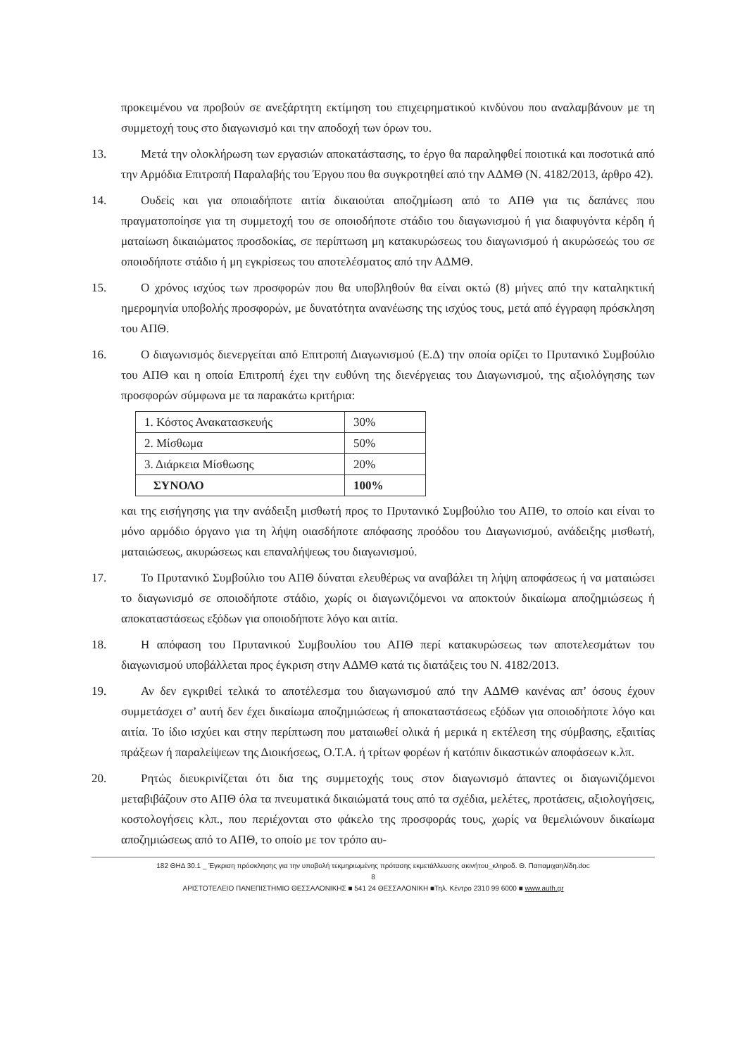προκειμένου να προβούν σε ανεξάρτητη εκτίμηση του επιχειρηματικού κινδύνου που αναλαμβάνουν με τη συμμετοχή τους στο διαγωνισμό και την αποδοχή των όρων του.
13. Μετά την ολοκλήρωση των εργασιών αποκατάστασης, το έργο θα παραληφθεί ποιοτικά και ποσοτικά από την Αρμόδια Επιτροπή Παραλαβής του Έργου που θα συγκροτηθεί από την ΑΔΜΘ (Ν. 4182/2013, άρθρο 42).
14. Ουδείς και για οποιαδήποτε αιτία δικαιούται αποζημίωση από το ΑΠΘ για τις δαπάνες που πραγματοποίησε για τη συμμετοχή του σε οποιοδήποτε στάδιο του διαγωνισμού ή για διαφυγόντα κέρδη ή ματαίωση δικαιώματος προσδοκίας, σε περίπτωση μη κατακυρώσεως του διαγωνισμού ή ακυρώσεώς του σε οποιοδήποτε στάδιο ή μη εγκρίσεως του αποτελέσματος από την ΑΔΜΘ.
15. Ο χρόνος ισχύος των προσφορών που θα υποβληθούν θα είναι οκτώ (8) μήνες από την καταληκτική ημερομηνία υποβολής προσφορών, με δυνατότητα ανανέωσης της ισχύος τους, μετά από έγγραφη πρόσκληση του ΑΠΘ.
16. Ο διαγωνισμός διενεργείται από Επιτροπή Διαγωνισμού (Ε.Δ) την οποία ορίζει το Πρυτανικό Συμβούλιο του ΑΠΘ και η οποία Επιτροπή έχει την ευθύνη της διενέργειας του Διαγωνισμού, της αξιολόγησης των προσφορών σύμφωνα με τα παρακάτω κριτήρια:
| 1. Κόστος Ανακατασκευής | 30% |
| 2. Μίσθωμα | 50% |
| 3. Διάρκεια Μίσθωσης | 20% |
| ΣΥΝΟΛΟ | 100% |
και της εισήγησης για την ανάδειξη μισθωτή προς το Πρυτανικό Συμβούλιο του ΑΠΘ, το οποίο και είναι το μόνο αρμόδιο όργανο για τη λήψη οιασδήποτε απόφασης προόδου του Διαγωνισμού, ανάδειξης μισθωτή, ματαιώσεως, ακυρώσεως και επαναλήψεως του διαγωνισμού.
17. Το Πρυτανικό Συμβούλιο του ΑΠΘ δύναται ελευθέρως να αναβάλει τη λήψη αποφάσεως ή να ματαιώσει το διαγωνισμό σε οποιοδήποτε στάδιο, χωρίς οι διαγωνιζόμενοι να αποκτούν δικαίωμα αποζημιώσεως ή αποκαταστάσεως εξόδων για οποιοδήποτε λόγο και αιτία.
18. Η απόφαση του Πρυτανικού Συμβουλίου του ΑΠΘ περί κατακυρώσεως των αποτελεσμάτων του διαγωνισμού υποβάλλεται προς έγκριση στην ΑΔΜΘ κατά τις διατάξεις του Ν. 4182/2013.
19. Αν δεν εγκριθεί τελικά το αποτέλεσμα του διαγωνισμού από την ΑΔΜΘ κανένας απ’ όσους έχουν συμμετάσχει σ’ αυτή δεν έχει δικαίωμα αποζημιώσεως ή αποκαταστάσεως εξόδων για οποιοδήποτε λόγο και αιτία. Το ίδιο ισχύει και στην περίπτωση που ματαιωθεί ολικά ή μερικά η εκτέλεση της σύμβασης, εξαιτίας πράξεων ή παραλείψεων της Διοικήσεως, Ο.Τ.Α. ή τρίτων φορέων ή κατόπιν δικαστικών αποφάσεων κ.λπ.
20. Ρητώς διευκρινίζεται ότι δια της συμμετοχής τους στον διαγωνισμό άπαντες οι διαγωνιζόμενοι μεταβιβάζουν στο ΑΠΘ όλα τα πνευματικά δικαιώματά τους από τα σχέδια, μελέτες, προτάσεις, αξιολογήσεις, κοστολογήσεις κλπ., που περιέχονται στο φάκελο της προσφοράς τους, χωρίς να θεμελιώνουν δικαίωμα αποζημιώσεως από το ΑΠΘ, το οποίο με τον τρόπο αυ-
182 ΘΗΔ 30.1 _ Έγκριση πρόσκλησης για την υποβολή τεκμηριωμένης πρότασης εκμετάλλευσης ακινήτου_κληροδ. Θ. Παπαμιχαηλίδη.doc
8
ΑΡΙΣΤΟΤΕΛΕΙΟ ΠΑΝΕΠΙΣΤΗΜΙΟ ΘΕΣΣΑΛΟΝΙΚΗΣ ■ 541 24 ΘΕΣΣΑΛΟΝΙΚΗ ■Τηλ. Κέντρο 2310 99 6000 ■ www.auth.gr